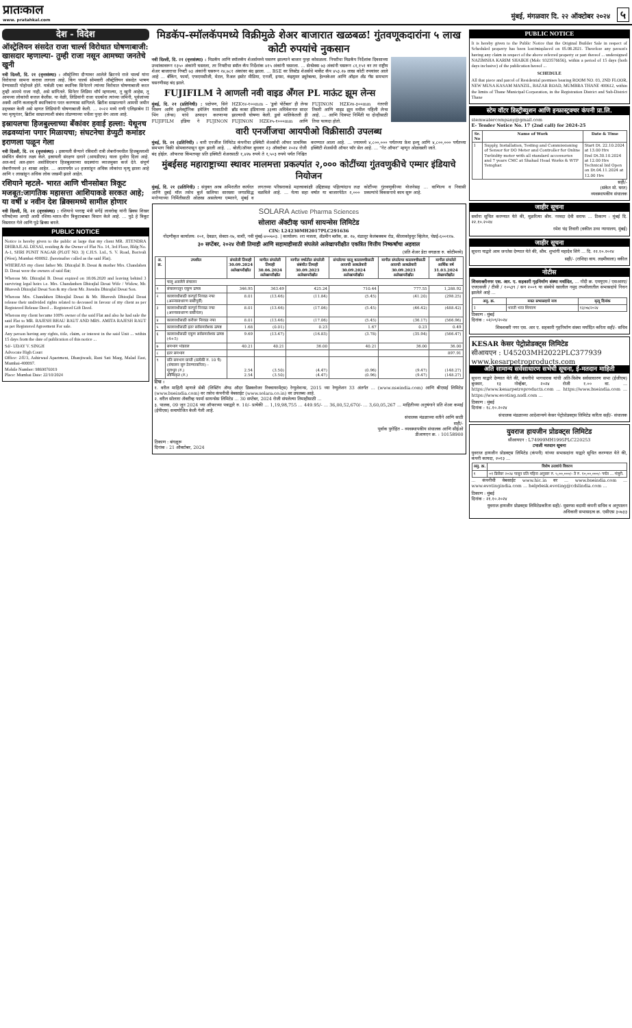प्रातःकाल
www. pratahkal.com
मुंबई, मंगळवार दि. २२ ऑक्टोबर २०२४ ५
देश - विदेश
ऑस्ट्रेलियन संसदेत राजा चार्ल्स विरोधात घोषणाबाजी: खासदार म्हणाल्या- तुम्ही राजा नसून आमच्या जनतेचे खुनी
नवी दिल्ली, दि. २१ (वृत्तसंस्था) : ऑस्ट्रेलिया दौऱ्यावर आलेले ब्रिटनचे राजे चार्ल्स यांना विरोधाचा सामना करावा लागला आहे. किंग चार्ल्स सोमवारी ऑस्ट्रेलियन संसदेत भाषण देण्यासाठी पोहोचले होते. यावेळी एका स्थानिक सिनेटरने त्यांच्या विरोधात घोषणाबाजी करत तुम्ही आमचे राजा नाही, असे सांगितले. सिनेटर लिडिया थॉर्प म्हणाल्या, तू खुनी आहेस, तू आमच्या लोकांची कत्तल केलीस. या वेळी, लिडियांनी राजा चार्ल्सना त्यांच्या जमिनी, पूर्वजांच्या अस्थी आणि कलाकृती स्थानिकांना परत करण्यास सांगितले. ब्रिटीश साम्राज्याने आमची जमीन उद्ध्वस्त केली असे म्हणत लिडियांनी घोषणाबाजी केली. ... २०२२ मध्ये राणी एलिझाबेथ II च्या मृत्यूनंतर, ब्रिटीश साम्राज्याशी संबंध तोडण्याच्या चर्चेला पुन्हा वेग आला आहे.
इस्रायलचा हिजबुल्लाच्या बँकांवर हवाई हल्ला: येथूनच लढवय्यांना पगार मिळायचा; संघटनेचा डेप्युटी कमांडर इराणला पळून गेला
नवी दिल्ली, दि. २१ (वृत्तसंस्था) : इस्रायली सैन्याने रविवारी रात्री लेबनॉनमधील हिजबुल्लाशी संबंधित बँकांना लक्ष्य केले. इस्रायली संरक्षण दलाने (आयडीएफ) याला दुजोरा दिला आहे. अल-कर्द अल-हसन असोसिएशन हिजबुल्लाच्या सदस्यांना व्याजमुक्त कर्ज देते. संपूर्ण लेबनॉनमध्ये ३१ शाखा आहेत. ... आतापर्यंत ४२ हजारांहून अधिक लोकांचा मृत्यू झाला आहे आणि १ लाखांहून अधिक लोक जखमी झाले आहेत.
रशियाने म्हटले- भारत आणि चीनसोबत त्रिकूट मजबूत:जागतिक महासत्ता आशियाकडे सरकत आहे; या वर्षी ४ नवीन देश ब्रिक्समध्ये सामील होणार
नवी दिल्ली, दि. २१ (वृत्तसंस्था) : रशियाचे परराष्ट्र मंत्री सर्गेई लावरोव्ह यांनी ब्रिक्स शिखर परिषदेच्या अगदी आधी रशिया-भारत-चीन त्रिकूटाबाबत विधान केले आहे. ... पुढे हे त्रिकूट विस्तारत गेले आणि पुढे ब्रिक्स बनले.
PUBLIC NOTICE
Notice is hereby given to the public at large that my client MR. JITENDRA DHIRAJLAL DESAI, residing & the Owner of Flat No. 14, 3rd Floor, Bldg No. A-1, SHRI PUNIT NAGAR (PLOT NO. 3) C.H.S. Ltd., S. V. Road, Borivali (West), Mumbai 400092. (hereinafter called as the said Flat).
WHEREAS my client father Mr. Dhirajlal B. Desai & mother Mrs. Chandaben D. Desai were the owners of said flat;
Whereas Mr. Dhirajlal B. Desai expired on 18.06.2020 and leaving behind 3 surviving legal heirs i.e. Mrs. Chandanben Dhirajlal Desai Wife / Widow, Mr. Bhavesh Dhirajlal Desai Son & my client Mr. Jitendra Dhirajlal Desai Son.
Whereas Mrs. Chandaben Dhirajlal Desai & Mr. Bhavesh Dhirajlal Desai release their undivided rights related to deceased in favour of my client as per Registered Release Deed ... Registered Gift Deed.
Whereas my client became 100% owner of the said Flat and also he had sale the said Flat to MR. RAJESH BHAU RAUT AND MRS. AMITA RAJESH RAUT as per Registered Agreement For sale.
Any person having any rights, title, claim, or interest in the said Unit ... within 15 days from the date of publication of this notice ...
Sd/- UDAY V. SINGH
Advocate High Court
Office: 2/E/3, Ashirwad Apartment, Dhanjiwadi, Rani Sati Marg, Malad East, Mumbai-400097.
Mobile Number: 9869076919
Place: Mumbai Date: 22/10/2024
मिडकॅप-स्मॉलकॅपमध्ये विक्रीमुळे शेअर बाजारात खळबळ! गुंतवणूकदारांना ५ लाख कोटी रुपयांचे नुकसान
नवी दिल्ली, दि. २१ (वृत्तसंस्था) : मिडकॅप आणि स्मॉलकॅप शेअर्समध्ये घसरण झाल्याने बाजार पुन्हा कोसळला. निफ्टीचा मिडकॅप निर्देशांक दिवसाच्या उच्चांकावरून १३५० अंकांनी घसरला, तर निफ्टीचा स्मॉल कॅप निर्देशांक ४१५ अंकांनी घसरला. ... सेन्सेक्स ७३ अंकांनी घसरून ८१,१५१ वर तर राष्ट्रीय शेअर बाजाराचा निफ्टी ७३ अंकांनी घसरून २४,७८१ अंकांवर बंद झाला. ... BSE वर लिस्टेड शेअर्सचे मार्केट कॅप ४५३.२७ लाख कोटी रुपयांवर आले आहे ... बँकिंग, फार्मा, एफएमसीजी, मेटल, रिअल इस्टेट मीडिया, एनर्जी, इन्फ्रा, कंझ्युमर ड्युरेबल्स, हेल्थकेअर आणि ऑइल अँड गॅस समभाग घसरणीसह बंद झाले.
FUJIFILM ने आणली नवी वाइड ॲंगल PL माऊंट झूम लेन्स
मुंबई, दि. २१ (प्रतिनिधी) : प्रक्षेपण, सिने चित्रण आणि इलेक्ट्रॉनिक इमेजिंग यासाठीची भिंग (लेन्स) यांचे उत्पादन करणाऱ्या FUJIFILM इंडिया ने FUJINON HZK१४-१००mm – 'डुवो पोर्टेबल' ही लेन्स ब्रॉड कास्ट इंडियाच्या ३३व्या अधिवेशनात सादर झाल्याची घोषणा केली. डुवो मालिकेतली ही FUJINON HZK२५-१०००mm आणि FUJINON HZK२४-३००mm नंतरची तिसरी आणि वाइड झूम मधील पहिली लेन्स आहे. ... आणि चित्रपट निर्मिती या दोन्हीसाठी तिचा फायदा होतो.
वारी एनर्जीजचा आयपीओ विक्रीसाठी उपलब्ध
मुंबई, दि. २१ (प्रतिनिधी) : वारी एनर्जीज लिमिटेड कंपनीचा इक्विटी शेअर्सची ऑफर प्राथमिक समभाग विक्री सोमवारपासून सुरू झाली आहे. ... बोली/ऑफर बुधवार २३ ऑक्टोबर २०२४ रोजी बंद होईल. ऑफरचा किंमतपट्टा प्रति इक्विटी शेअरसाठी १,४२७ रुपये ते १,५०३ रुपये पर्यंत निश्चित करण्यात आला आहे. ... ज्यामध्ये ४,८००,००० पर्यंतच्या फ्रेश इश्यू आणि ४,८००,००० पर्यंतच्या इक्विटी शेअर्सची ऑफर फॉर सेल आहे. ... "नेट ऑफर" म्हणून ओळखली जाते.
मुंबईसह महाराष्ट्राच्या स्थावर मालमत्ता प्रकल्पांत २,००० कोटींच्या गुंतवणुकीचे एम्मार इंडियाचे नियोजन
मुंबई, दि. २१ (प्रतिनिधी) : संयुक्त अरब अमिरातीत कार्यरत आणि दुबई मॉल तसेच बुर्ज खलिफा सारख्या जगप्रसिद्ध मनोऱ्याच्या निर्मितीसाठी ओळख असलेल्या एम्मारने, मुंबई व लगतच्या परिसराकडे महत्त्वाकांक्षी उद्दिष्टासह पहिल्यांदाच लक्ष वळविले आहे. ... येत्या सहा वर्षात या बाजारपेठेत २,००० कोटींच्या गुंतवणुकीच्या योजनेसह ... वाणिज्य व निवासी प्रकल्पांचे विकसनाचे काम सुरू आहे.
SOLARA Active Pharma Sciences
सोलारा ॲक्टीव्ह फार्मा सायन्सेस लिमिटेड
CIN: L24230MH2017PLC291636
नोंदणीकृत कार्यालय: २०१, देवव्रत, सेक्टर-१७, वाशी, नवी मुंबई-४००७०३. | कार्यालय: २रा मजला, ॲडमीन ब्लॉक, क्र. २७, वंडालूर केलंबक्कम रोड, कीलाकोट्टयूर व्हिलेज, चेन्नई-६००१२७.
३० सप्टेंबर, २०२४ रोजी तिमाही आणि सहामाहीसाठी संपलेले अलेखापरीक्षीत एकत्रित वित्तीय निष्कर्षांचा अहवाल
(प्रति शेअर डेटा वगळता रु. कोटीमध्ये)
| अ. क्र. | तपशील | संपलेली तिमाही 30.09.2024 अलेखापरीक्षीत | मागील संपलेली तिमाही 30.06.2024 अलेखापरीक्षीत | मागील वर्षातील संपलेली संबंधीत तिमाही 30.09.2023 अलेखापरीक्षीत | संपलेल्या चालू कालावधीसाठी आजची आकडेवारी 30.09.2024 अलेखापरीक्षीत | मागील संपलेल्या कालावधीसाठी आजची आकडेवारी 30.09.2023 अलेखापरीक्षीत | मागील संपलेले आर्थिक वर्ष 31.03.2024 लेखापरीक्षीत |
| --- | --- | --- | --- | --- | --- | --- | --- |
| | चालू असलेले संचालन | | | | | | |
| १ | संचालनातून एकूण उत्पन्न | 346.95 | 363.49 | 425.24 | 710.44 | 777.55 | 1,288.92 |
| २ | कालावधीसाठी करपूर्व निव्वळ नफा (अनन्यसाधारण बाबींपूर्वी) | 8.01 | (13.46) | (11.84) | (5.45) | (41.20) | (298.25) |
| ३ | कालावधीसाठी करपूर्व निव्वळ नफा (अनन्यसाधारण बाबींनंतर) | 8.01 | (13.46) | (17.06) | (5.45) | (46.42) | (488.42) |
| ४ | कालावधीसाठी करोत्तर निव्वळ नफा | 8.01 | (13.46) | (17.06) | (5.45) | (36.17) | (566.96) |
| ५ | कालावधीसाठी इतर सर्वसमावेशक उत्पन्न | 1.68 | (0.01) | 0.23 | 1.67 | 0.23 | 0.49 |
| ६ | कालावधीसाठी एकूण सर्वसमावेशक उत्पन्न (4+5) | 9.69 | (13.47) | (16.83) | (3.78) | (35.94) | (566.47) |
| ७ | समभाग भांडवल | 40.21 | 40.21 | 36.00 | 40.21 | 36.00 | 36.00 |
| ८ | इतर समभाग | | | | | | 897.91 |
| ९ | प्रति समभाग प्राप्ती (प्रत्येकी रु. 10 चे) (संचालन सुरु ठेवण्याकरिता) - मूलभूत (रु.) सौम्यिकृत (रु.) | 2.54 2.54 | (3.50) (3.50) | (4.47) (4.47) | (0.96) (0.96) | (9.47) (9.47) | (148.27) (148.27) |
टिपा :
१. वरील माहिती म्हणजे सेबी (लिस्टिंग ॲण्ड ऑदर डिस्क्लोजर रिक्वायरमेंट्स) रेग्युलेशन्स, 2015 च्या रेग्युलेशन 33 अंतर्गत ... (www.nseindia.com) आणि बीएसई लिमिटेड (www.bseindia.com) वर तसेच कंपनीची वेबसाईट (www.solara.co.in) वर उपलब्ध आहे.
२. वरील सोलारा ॲक्टीव्ह फार्मा सायन्सेस लिमिटेड ... 30 सप्टेंबर, 2024 रोजी संपलेल्या तिमाहीसाठी ...
३. पालक, 09 जून 2024 च्या ऑफरच्या पत्राद्वारे रु. 10/- प्रत्येकी ... 1,19,98,755 ... 449.95/- ... 36,00,52,670/- ... 3,60,05,267 ... माहितीच्या अनुषंगाने प्रति शेअर कमाई (ईपीएस) समायोजित केली गेली आहे.
संचालक मंडळाच्या वतीने आणि साठी
सही/-
पूर्वाक पुरोहित – व्यवस्थापकीय संचालक आणि सीईओ
डीआयएन क्र. : 10158900
ठिकाण : बंगळूरू
दिनांक : 21 ऑक्टोबर, 2024
PUBLIC NOTICE
It is hereby given to the Public Notice that the Original Builder Sale in respect of Scheduled property has been lost/misplaced on 05.08.2021. Therefore any person's having any claim in respect of the above referred property or part thereof ... undersigned NAZIMSHA KARIM SHAIKH (Mob: 9323576656), within a period of 15 days (both days inclusive) of the publication hereof ...
SCHEDULE
All that piece and parcel of Residential premises bearing ROOM NO. 03, 2ND FLOOR, NEW MUSA KASAM MANZIL, BAZAR ROAD, MUMBRA THANE 400612, within the limits of Thane Municipal Corporation, in the Registration District and Sub-District Thane
स्टेम वॉटर डिस्ट्रीब्युशन आणि इन्फ्रास्ट्रक्चर कंपनी प्रा.लि.
stemwatercompany@gmail.com
E- Tender Notice No. 17 (2nd call) for 2024-25
| Sr. No | Name of Work | Date & Time |
| --- | --- | --- |
| 1 | Supply, Installation, Testing and Commissioning of Sensor for DO Meter and Controller for Online Turbidity meter with all standard accessories and 7 years CMC at Shahad Head Works & WTP Temghar. | Start Dt. 22.10.2024 at 13.00 Hrs End Dt.30.10.2024 at 12.00 Hrs Technical bid Open on Dt.04.11.2024 at 12.00 Hrs |
सही/-
(संकेत मो. घरत)
व्यवस्थापकीय संचालक
जाहीर सूचना
सर्वांना सूचित करण्यात येते की, मूळरित्या श्रीम. नरवदा देवी सराफ ... ठिकाण : मुंबई दि. २२.१०.२०२४
रमेश चंद्र तिवारी (वकील उच्च न्यायालय, मुंबई)
जाहीर सूचना
सूचना याद्वारे आम जनतेस देण्यात येते की, श्रीम. शुभांगी महादेव शिंगे ... दि. २२.१०.२०२४
सही/- (राशिदा वाय. लक्ष्मीवाला) वकील
नोटीस
शिवशक्तीनगर एस. आर. ए. सहकारी गृहनिर्माण संस्था मर्यादित, ... नोंदी क्र. एमयूएम / एसआरए/एचएसजी / टीसी / १०५३९ / सन २००९ या संस्थेचे खालील नमुद तपशीलातील सभासदांचे निधन झालेले आहे ...
| अनु. क्र. | मयत सभासदाचे नाव | मृत्यू दिनांक |
| --- | --- | --- |
| 1 | भारती भरत शिगवण | १३/०७/२०२४ |
ठिकाण : मुंबई
दिनांक : ०२/०९/२०२४
शिवशक्ती नगर एस. आर ए. सहकारी गृहनिर्माण संस्था मर्यादित करिता सही/- सचिव
KESAR केसर पेट्रोप्रोडक्ट्स लिमिटेड
सीआयएन : U45203MH2022PLC377939
www.kesarpetroproducts.com
अति सामान्य सर्वसाधारण सभेची सूचना, ई-मतदान माहिती
सूचना याद्वारे देण्यात येते की, कंपनीचे भागधारक यांची अति-विशेष सर्वसाधारण सभा (ईजीएम) बुधवार, १३ नोव्हेंबर, २०२४ रोजी १.०० वा. ... https://www.kesarpetroproducts.com ... https://www.bseindia.com ... https://www.evoting.nsdl.com ...
ठिकाण : मुंबई
दिनांक : १८.१०.२०२४
संचालक मंडळाच्या आदेशान्वये केसर पेट्रोप्रोडक्ट्स लिमिटेड करिता सही/- संचालक
युवराज हायजीन प्रोडक्ट्स लिमिटेड
सीआयएन : L74999MH1995PLC220253
टपाली मतदान सूचना
युवराज हायजीन प्रोडक्ट्स लिमिटेड (कंपनी) यांच्या सभासदांना याद्वारे सूचित करण्यात येते की, कंपनी कायदा, २०१३ ...
| अनु. क्र. | विशेष ठरावांचे विवरण |
| --- | --- |
| १ | ०१ डिसेंबर २०२४ पासून प्रति महिना अनुसार रु. ५,००,०००/- ते रु. १०,००,०००/- पर्यंत ... मंजुरी. |
... कंपनीची वेबसाईट www.hic.in वर ... www.bseindia.com ... www.evotingindia.com ... helpdesk.evoting@cdslindia.com ...
ठिकाण : मुंबई
दिनांक : २१.१०.२०२४
युवराज हायजीन प्रोडक्ट्स लिमिटेडकरिता सही/- मुस्तफा वदामी कंपनी सचिव व अनुपालन अधिकारी सभासदत्व क्र. एसीएस ३०७३३